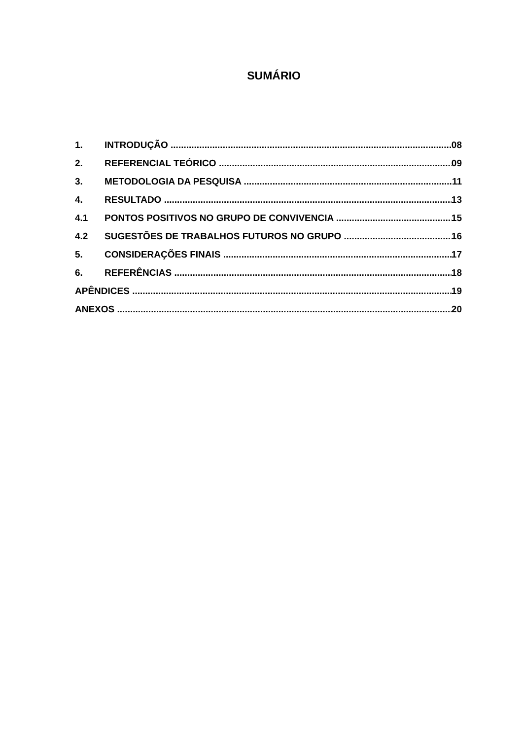SUMÁRIO
1. INTRODUÇÃO 08
2. REFERENCIAL TEÓRICO 09
3. METODOLOGIA DA PESQUISA 11
4. RESULTADO 13
4.1 PONTOS POSITIVOS NO GRUPO DE CONVIVENCIA 15
4.2 SUGESTÕES DE TRABALHOS FUTUROS NO GRUPO 16
5. CONSIDERAÇÕES FINAIS 17
6. REFERÊNCIAS 18
APÊNDICES 19
ANEXOS 20